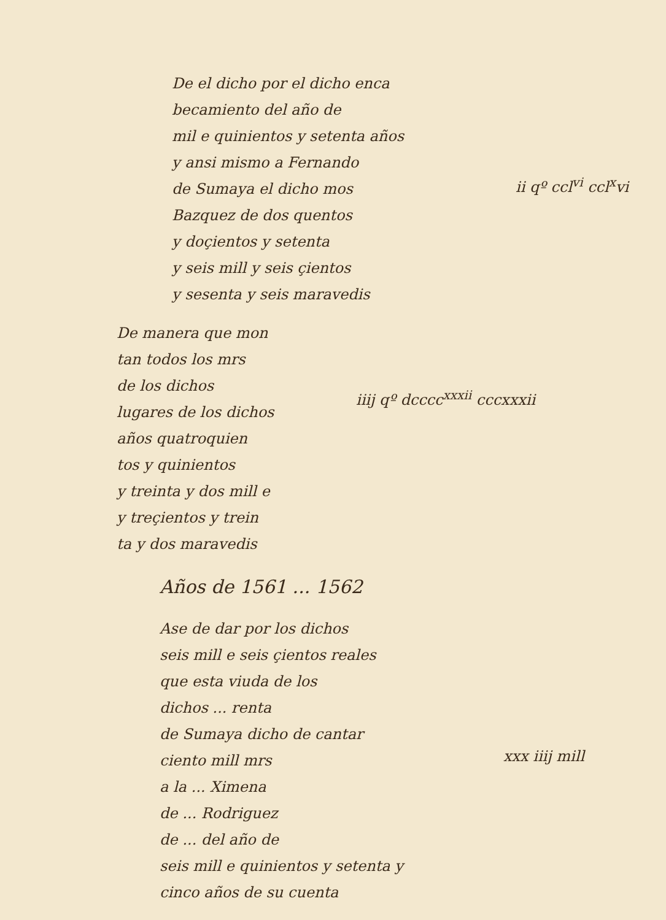De el dicho por el dicho enca
becamiento del año de
mil e quinientos y setenta años
y ansi mismo a Fernando
de Sumaya el dicho mos
Bazquez de dos quentos
y doçientos y setenta
y seis mill y seis çientos
y sesenta y seis maravedis
ii qº ccl<sup>vi</sup> ccl<sup>x</sup>vi
De manera que mon
tan todos los mrs
de los dichos
lugares de los dichos
años quatroquien
tos y quinientos
y treinta y dos mill e
y treçientos y trein
ta y dos maravedis
iiij qº dcccc<sup>xxxii</sup> cccxxxii
Años de 1561 ... 1562
Ase de dar por los dichos
seis mill e seis çientos reales
que esta viuda de los
dichos ... renta
de Sumaya dicho de cantar
ciento mill mrs
a la ... Ximena
de ... Rodriguez
de ... del año de
seis mill e quinientos y setenta y
cinco años de su cuenta
xxx iiij mill